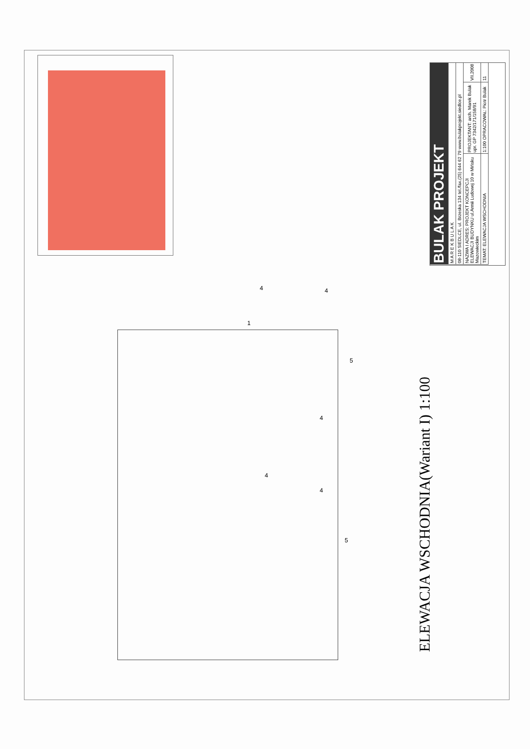| BULAK PROJEKT | | |
| M A R E K B U L A K | | |
| 08-110 SIEDLCE, ul. Brzeska 134 tel./fax.(25) 644 62 79 www.bulakprojekt.siedlce.pl | | |
| NAZWA I ADRES: PROJEKT KONCEPCJI ELEWACJI BUDYNKU ul.Armii Ludowej 10 w Mińsku Mazowieckim | PROJEKTANT: arch. Marek Bulak upr. GP 7342/171/158/91 | VII.2008 |
| TEMAT: ELEWACJA WSCHODNIA | 1:100 OPRACOWAŁ: Piotr Bulak | 11 |
ELEWACJA WSCHODNIA(Wariant I) 1:100
4 4
1
5
4
4
4
5